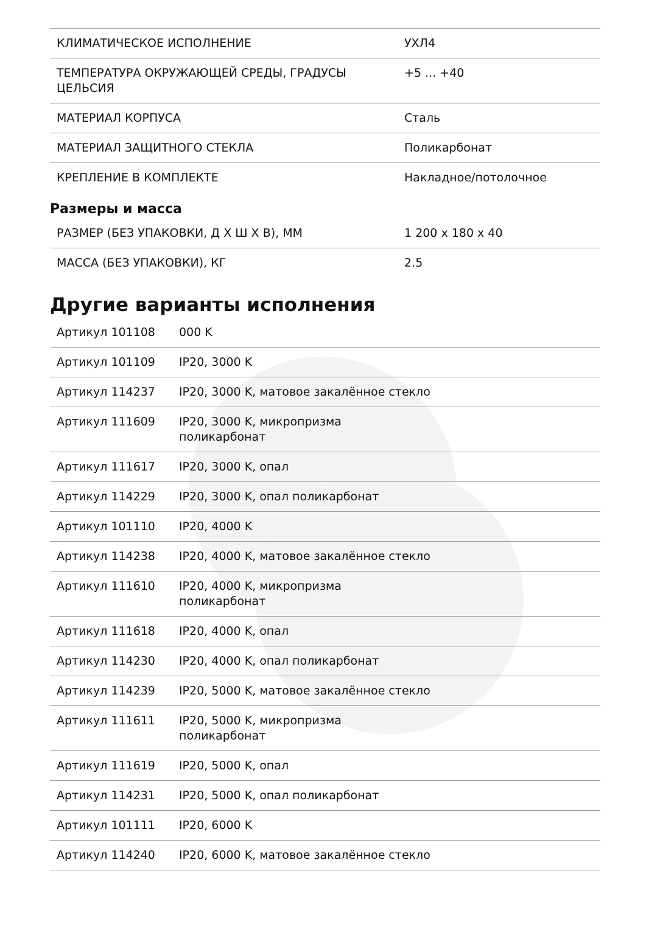| КЛИМАТИЧЕСКОЕ ИСПОЛНЕНИЕ | УХЛ4 |
| ТЕМПЕРАТУРА ОКРУЖАЮЩЕЙ СРЕДЫ, ГРАДУСЫ ЦЕЛЬСИЯ | +5 ... +40 |
| МАТЕРИАЛ КОРПУСА | Сталь |
| МАТЕРИАЛ ЗАЩИТНОГО СТЕКЛА | Поликарбонат |
| КРЕПЛЕНИЕ В КОМПЛЕКТЕ | Накладное/потолочное |
Размеры и масса
| РАЗМЕР (БЕЗ УПАКОВКИ, Д X Ш X В), ММ | 1 200 x 180 x 40 |
| МАССА (БЕЗ УПАКОВКИ), КГ | 2.5 |
Другие варианты исполнения
| Артикул 101108 | 000 K |
| Артикул 101109 | IP20, 3000 K |
| Артикул 114237 | IP20, 3000 K, матовое закалённое стекло |
| Артикул 111609 | IP20, 3000 K, микропризма поликарбонат |
| Артикул 111617 | IP20, 3000 K, опал |
| Артикул 114229 | IP20, 3000 K, опал поликарбонат |
| Артикул 101110 | IP20, 4000 K |
| Артикул 114238 | IP20, 4000 K, матовое закалённое стекло |
| Артикул 111610 | IP20, 4000 K, микропризма поликарбонат |
| Артикул 111618 | IP20, 4000 K, опал |
| Артикул 114230 | IP20, 4000 K, опал поликарбонат |
| Артикул 114239 | IP20, 5000 K, матовое закалённое стекло |
| Артикул 111611 | IP20, 5000 K, микропризма поликарбонат |
| Артикул 111619 | IP20, 5000 K, опал |
| Артикул 114231 | IP20, 5000 K, опал поликарбонат |
| Артикул 101111 | IP20, 6000 K |
| Артикул 114240 | IP20, 6000 K, матовое закалённое стекло |